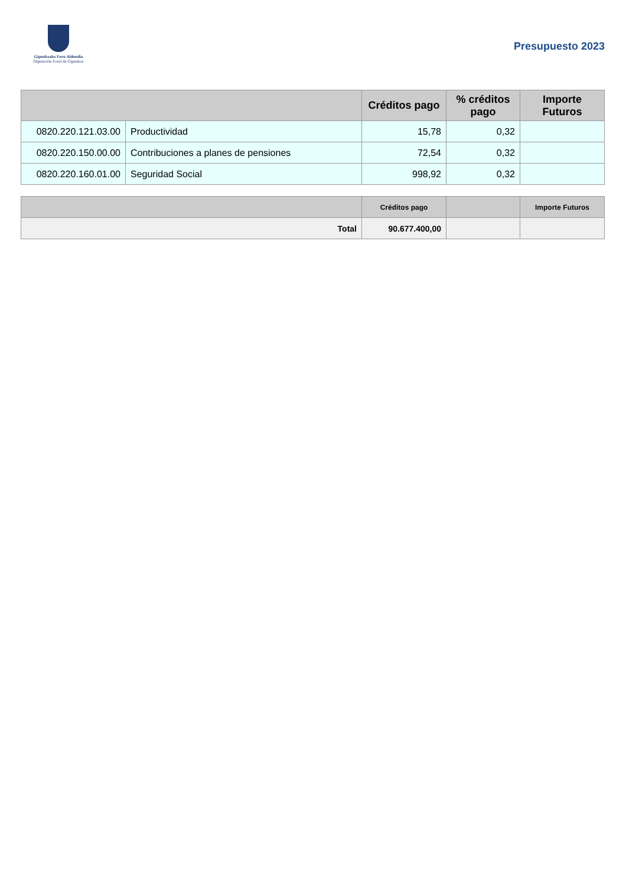Gipuzkoako Foru Aldundia
Diputación Foral de Gipuzkoa
Presupuesto 2023
| | | Créditos pago | % créditos pago | Importe Futuros |
| --- | --- | --- | --- | --- |
| 0820.220.121.03.00 | Productividad | 15,78 | 0,32 | |
| 0820.220.150.00.00 | Contribuciones a planes de pensiones | 72,54 | 0,32 | |
| 0820.220.160.01.00 | Seguridad Social | 998,92 | 0,32 | |
| | Créditos pago | | Importe Futuros |
| --- | --- | --- | --- |
| Total | 90.677.400,00 | | |